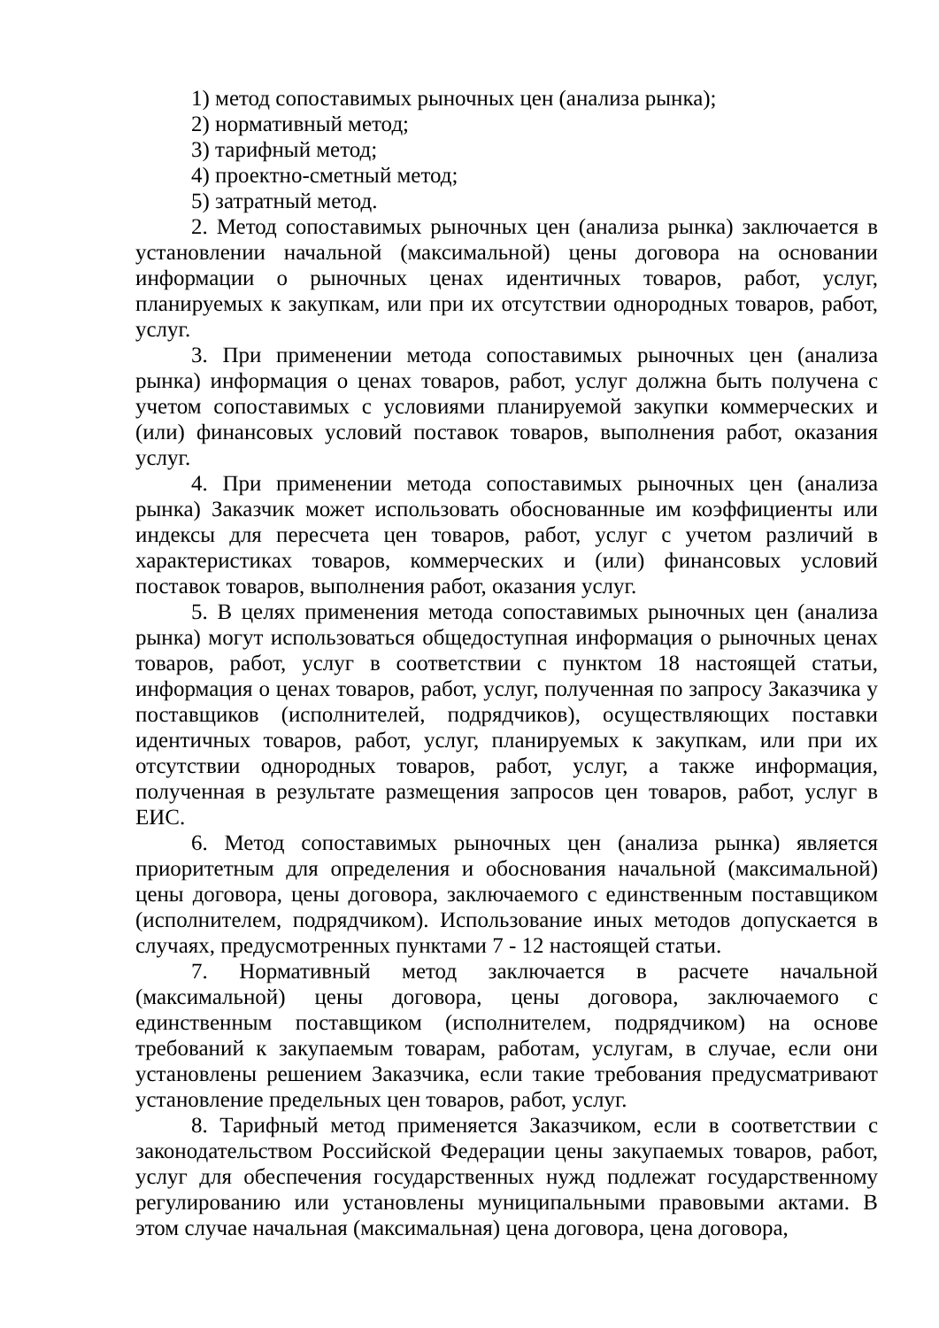1) метод сопоставимых рыночных цен (анализа рынка);
2) нормативный метод;
3) тарифный метод;
4) проектно-сметный метод;
5) затратный метод.
2. Метод сопоставимых рыночных цен (анализа рынка) заключается в установлении начальной (максимальной) цены договора на основании информации о рыночных ценах идентичных товаров, работ, услуг, планируемых к закупкам, или при их отсутствии однородных товаров, работ, услуг.
3. При применении метода сопоставимых рыночных цен (анализа рынка) информация о ценах товаров, работ, услуг должна быть получена с учетом сопоставимых с условиями планируемой закупки коммерческих и (или) финансовых условий поставок товаров, выполнения работ, оказания услуг.
4. При применении метода сопоставимых рыночных цен (анализа рынка) Заказчик может использовать обоснованные им коэффициенты или индексы для пересчета цен товаров, работ, услуг с учетом различий в характеристиках товаров, коммерческих и (или) финансовых условий поставок товаров, выполнения работ, оказания услуг.
5. В целях применения метода сопоставимых рыночных цен (анализа рынка) могут использоваться общедоступная информация о рыночных ценах товаров, работ, услуг в соответствии с пунктом 18 настоящей статьи, информация о ценах товаров, работ, услуг, полученная по запросу Заказчика у поставщиков (исполнителей, подрядчиков), осуществляющих поставки идентичных товаров, работ, услуг, планируемых к закупкам, или при их отсутствии однородных товаров, работ, услуг, а также информация, полученная в результате размещения запросов цен товаров, работ, услуг в ЕИС.
6. Метод сопоставимых рыночных цен (анализа рынка) является приоритетным для определения и обоснования начальной (максимальной) цены договора, цены договора, заключаемого с единственным поставщиком (исполнителем, подрядчиком). Использование иных методов допускается в случаях, предусмотренных пунктами 7 - 12 настоящей статьи.
7. Нормативный метод заключается в расчете начальной (максимальной) цены договора, цены договора, заключаемого с единственным поставщиком (исполнителем, подрядчиком) на основе требований к закупаемым товарам, работам, услугам, в случае, если они установлены решением Заказчика, если такие требования предусматривают установление предельных цен товаров, работ, услуг.
8. Тарифный метод применяется Заказчиком, если в соответствии с законодательством Российской Федерации цены закупаемых товаров, работ, услуг для обеспечения государственных нужд подлежат государственному регулированию или установлены муниципальными правовыми актами. В этом случае начальная (максимальная) цена договора, цена договора,